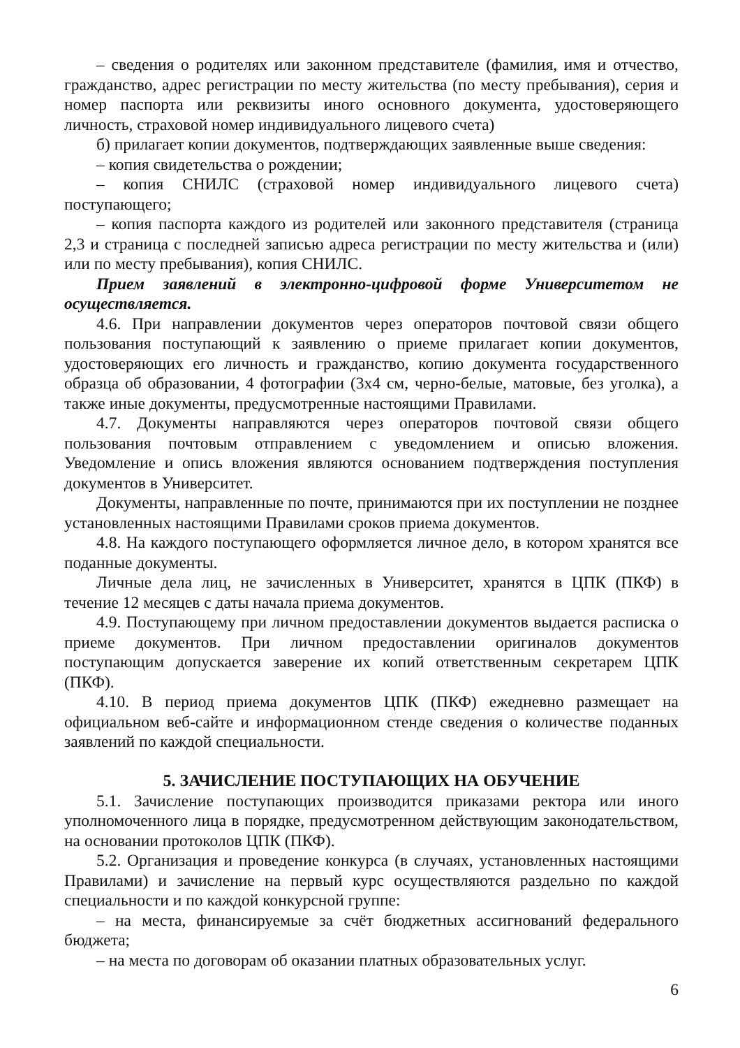– сведения о родителях или законном представителе (фамилия, имя и отчество, гражданство, адрес регистрации по месту жительства (по месту пребывания), серия и номер паспорта или реквизиты иного основного документа, удостоверяющего личность, страховой номер индивидуального лицевого счета)
б) прилагает копии документов, подтверждающих заявленные выше сведения:
– копия свидетельства о рождении;
– копия СНИЛС (страховой номер индивидуального лицевого счета) поступающего;
– копия паспорта каждого из родителей или законного представителя (страница 2,3 и страница с последней записью адреса регистрации по месту жительства и (или) или по месту пребывания), копия СНИЛС.
Прием заявлений в электронно-цифровой форме Университетом не осуществляется.
4.6. При направлении документов через операторов почтовой связи общего пользования поступающий к заявлению о приеме прилагает копии документов, удостоверяющих его личность и гражданство, копию документа государственного образца об образовании, 4 фотографии (3х4 см, черно-белые, матовые, без уголка), а также иные документы, предусмотренные настоящими Правилами.
4.7. Документы направляются через операторов почтовой связи общего пользования почтовым отправлением с уведомлением и описью вложения. Уведомление и опись вложения являются основанием подтверждения поступления документов в Университет.
Документы, направленные по почте, принимаются при их поступлении не позднее установленных настоящими Правилами сроков приема документов.
4.8. На каждого поступающего оформляется личное дело, в котором хранятся все поданные документы.
Личные дела лиц, не зачисленных в Университет, хранятся в ЦПК (ПКФ) в течение 12 месяцев с даты начала приема документов.
4.9. Поступающему при личном предоставлении документов выдается расписка о приеме документов. При личном предоставлении оригиналов документов поступающим допускается заверение их копий ответственным секретарем ЦПК (ПКФ).
4.10. В период приема документов ЦПК (ПКФ) ежедневно размещает на официальном веб-сайте и информационном стенде сведения о количестве поданных заявлений по каждой специальности.
5. ЗАЧИСЛЕНИЕ ПОСТУПАЮЩИХ НА ОБУЧЕНИЕ
5.1. Зачисление поступающих производится приказами ректора или иного уполномоченного лица в порядке, предусмотренном действующим законодательством, на основании протоколов ЦПК (ПКФ).
5.2. Организация и проведение конкурса (в случаях, установленных настоящими Правилами) и зачисление на первый курс осуществляются раздельно по каждой специальности и по каждой конкурсной группе:
– на места, финансируемые за счёт бюджетных ассигнований федерального бюджета;
– на места по договорам об оказании платных образовательных услуг.
6